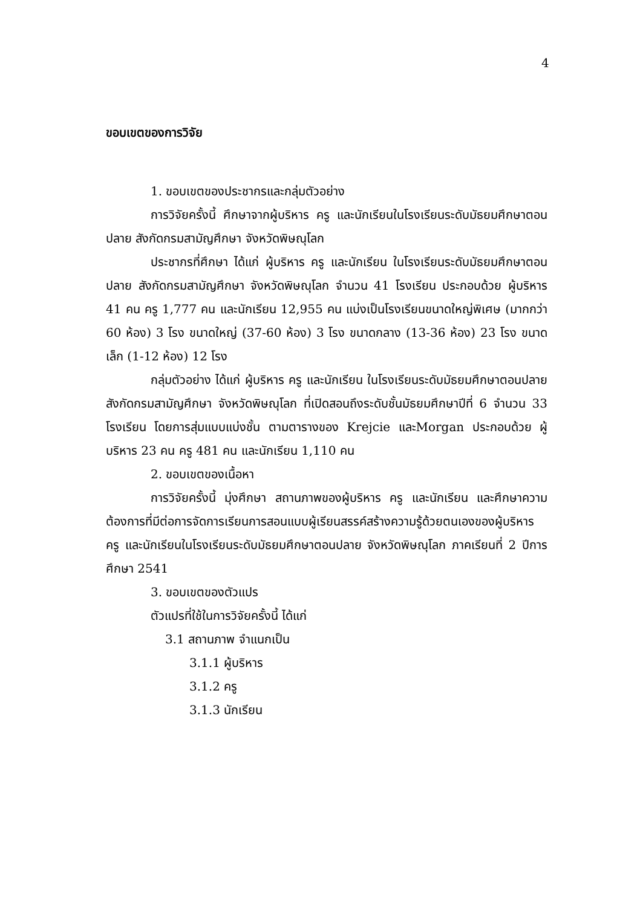4
ขอบเขตของการวิจัย
1. ขอบเขตของประชากรและกลุ่มตัวอย่าง
การวิจัยครั้งนี้ ศึกษาจากผู้บริหาร ครู และนักเรียนในโรงเรียนระดับมัธยมศึกษาตอนปลาย สังกัดกรมสามัญศึกษา จังหวัดพิษณุโลก
ประชากรที่ศึกษา ได้แก่ ผู้บริหาร ครู และนักเรียน ในโรงเรียนระดับมัธยมศึกษาตอนปลาย สังกัดกรมสามัญศึกษา จังหวัดพิษณุโลก จำนวน 41 โรงเรียน ประกอบด้วย ผู้บริหาร 41 คน ครู 1,777 คน และนักเรียน 12,955 คน แบ่งเป็นโรงเรียนขนาดใหญ่พิเศษ (มากกว่า 60 ห้อง) 3 โรง ขนาดใหญ่ (37-60 ห้อง) 3 โรง ขนาดกลาง (13-36 ห้อง) 23 โรง ขนาดเล็ก (1-12 ห้อง) 12 โรง
กลุ่มตัวอย่าง ได้แก่ ผู้บริหาร ครู และนักเรียน ในโรงเรียนระดับมัธยมศึกษาตอนปลาย สังกัดกรมสามัญศึกษา จังหวัดพิษณุโลก ที่เปิดสอนถึงระดับชั้นมัธยมศึกษาปีที่ 6 จำนวน 33 โรงเรียน โดยการสุ่มแบบแบ่งชั้น ตามตารางของ Krejcie และMorgan ประกอบด้วย ผู้บริหาร 23 คน ครู 481 คน และนักเรียน 1,110 คน
2. ขอบเขตของเนื้อหา
การวิจัยครั้งนี้ มุ่งศึกษา สถานภาพของผู้บริหาร ครู และนักเรียน และศึกษาความต้องการที่มีต่อการจัดการเรียนการสอนแบบผู้เรียนสรรค์สร้างความรู้ด้วยตนเองของผู้บริหาร ครู และนักเรียนในโรงเรียนระดับมัธยมศึกษาตอนปลาย จังหวัดพิษณุโลก ภาคเรียนที่ 2 ปีการศึกษา 2541
3. ขอบเขตของตัวแปร
ตัวแปรที่ใช้ในการวิจัยครั้งนี้ ได้แก่
3.1 สถานภาพ จำแนกเป็น
3.1.1 ผู้บริหาร
3.1.2 ครู
3.1.3 นักเรียน